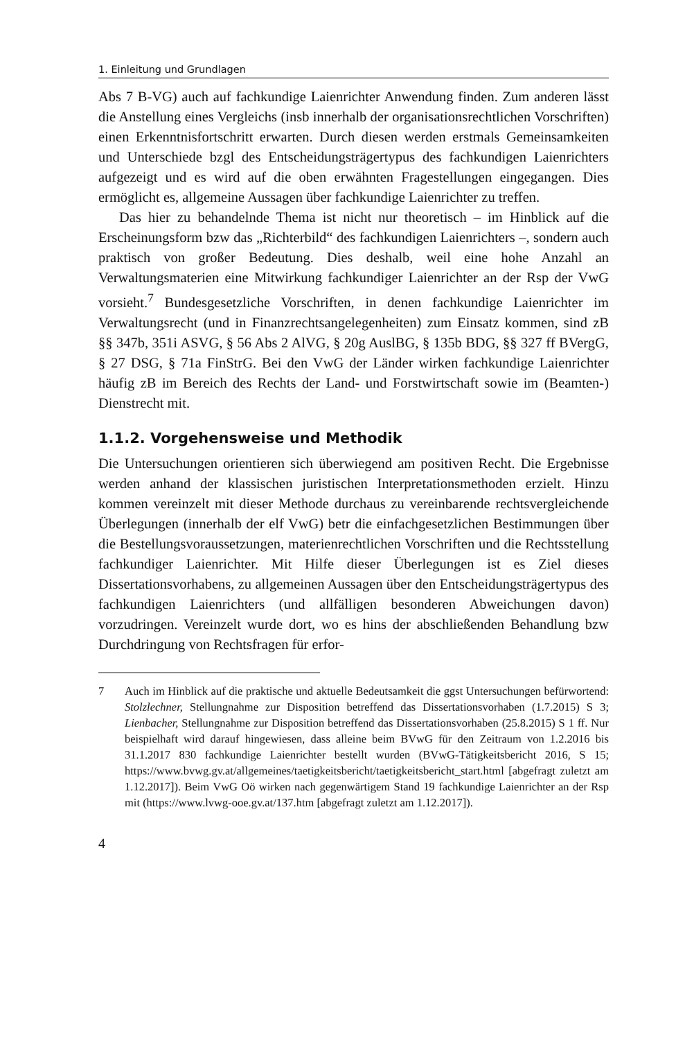1. Einleitung und Grundlagen
Abs 7 B-VG) auch auf fachkundige Laienrichter Anwendung finden. Zum anderen lässt die Anstellung eines Vergleichs (insb innerhalb der organisationsrechtlichen Vorschriften) einen Erkenntnisfortschritt erwarten. Durch diesen werden erstmals Gemeinsamkeiten und Unterschiede bzgl des Entscheidungsträgertypus des fachkundigen Laienrichters aufgezeigt und es wird auf die oben erwähnten Fragestellungen eingegangen. Dies ermöglicht es, allgemeine Aussagen über fachkundige Laienrichter zu treffen.
Das hier zu behandelnde Thema ist nicht nur theoretisch – im Hinblick auf die Erscheinungsform bzw das „Richterbild“ des fachkundigen Laienrichters –, sondern auch praktisch von großer Bedeutung. Dies deshalb, weil eine hohe Anzahl an Verwaltungsmaterien eine Mitwirkung fachkundiger Laienrichter an der Rsp der VwG vorsieht.<sup>7</sup> Bundesgesetzliche Vorschriften, in denen fachkundige Laienrichter im Verwaltungsrecht (und in Finanzrechtsangelegenheiten) zum Einsatz kommen, sind zB §§ 347b, 351i ASVG, § 56 Abs 2 AlVG, § 20g AuslBG, § 135b BDG, §§ 327 ff BVergG, § 27 DSG, § 71a FinStrG. Bei den VwG der Länder wirken fachkundige Laienrichter häufig zB im Bereich des Rechts der Land- und Forstwirtschaft sowie im (Beamten-) Dienstrecht mit.
1.1.2. Vorgehensweise und Methodik
Die Untersuchungen orientieren sich überwiegend am positiven Recht. Die Ergebnisse werden anhand der klassischen juristischen Interpretationsmethoden erzielt. Hinzu kommen vereinzelt mit dieser Methode durchaus zu vereinbarende rechtsvergleichende Überlegungen (innerhalb der elf VwG) betr die einfachgesetzlichen Bestimmungen über die Bestellungsvoraussetzungen, materienrechtlichen Vorschriften und die Rechtsstellung fachkundiger Laienrichter. Mit Hilfe dieser Überlegungen ist es Ziel dieses Dissertationsvorhabens, zu allgemeinen Aussagen über den Entscheidungsträgertypus des fachkundigen Laienrichters (und allfälligen besonderen Abweichungen davon) vorzudringen. Vereinzelt wurde dort, wo es hins der abschließenden Behandlung bzw Durchdringung von Rechtsfragen für erfor-
7 Auch im Hinblick auf die praktische und aktuelle Bedeutsamkeit die ggst Untersuchungen befürwortend: Stolzlechner, Stellungnahme zur Disposition betreffend das Dissertationsvorhaben (1.7.2015) S 3; Lienbacher, Stellungnahme zur Disposition betreffend das Dissertationsvorhaben (25.8.2015) S 1 ff. Nur beispielhaft wird darauf hingewiesen, dass alleine beim BVwG für den Zeitraum von 1.2.2016 bis 31.1.2017 830 fachkundige Laienrichter bestellt wurden (BVwG-Tätigkeitsbericht 2016, S 15; https://www.bvwg.gv.at/allgemeines/taetigkeitsbericht/taetigkeitsbericht_start.html [abgefragt zuletzt am 1.12.2017]). Beim VwG Oö wirken nach gegenwärtigem Stand 19 fachkundige Laienrichter an der Rsp mit (https://www.lvwg-ooe.gv.at/137.htm [abgefragt zuletzt am 1.12.2017]).
4